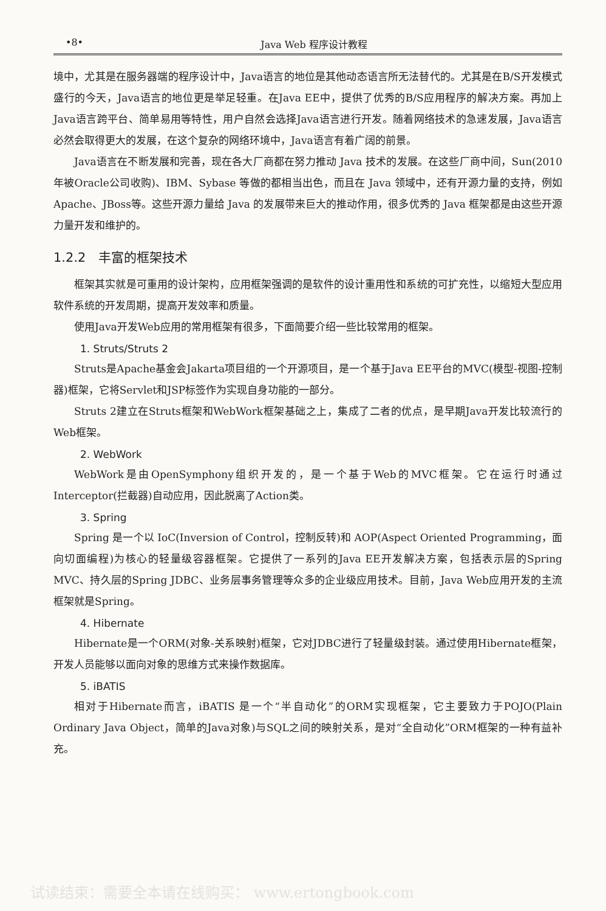•8• Java Web 程序设计教程
境中，尤其是在服务器端的程序设计中，Java语言的地位是其他动态语言所无法替代的。尤其是在B/S开发模式盛行的今天，Java语言的地位更是举足轻重。在Java EE中，提供了优秀的B/S应用程序的解决方案。再加上Java语言跨平台、简单易用等特性，用户自然会选择Java语言进行开发。随着网络技术的急速发展，Java语言必然会取得更大的发展，在这个复杂的网络环境中，Java语言有着广阔的前景。
Java语言在不断发展和完善，现在各大厂商都在努力推动 Java 技术的发展。在这些厂商中间，Sun(2010年被Oracle公司收购)、IBM、Sybase 等做的都相当出色，而且在 Java 领域中，还有开源力量的支持，例如 Apache、JBoss等。这些开源力量给 Java 的发展带来巨大的推动作用，很多优秀的 Java 框架都是由这些开源力量开发和维护的。
1.2.2　丰富的框架技术
框架其实就是可重用的设计架构，应用框架强调的是软件的设计重用性和系统的可扩充性，以缩短大型应用软件系统的开发周期，提高开发效率和质量。
使用Java开发Web应用的常用框架有很多，下面简要介绍一些比较常用的框架。
1. Struts/Struts 2
Struts是Apache基金会Jakarta项目组的一个开源项目，是一个基于Java EE平台的MVC(模型-视图-控制器)框架，它将Servlet和JSP标签作为实现自身功能的一部分。
Struts 2建立在Struts框架和WebWork框架基础之上，集成了二者的优点，是早期Java开发比较流行的Web框架。
2. WebWork
WebWork是由OpenSymphony组织开发的，是一个基于Web的MVC框架。它在运行时通过Interceptor(拦截器)自动应用，因此脱离了Action类。
3. Spring
Spring 是一个以 IoC(Inversion of Control，控制反转)和 AOP(Aspect Oriented Programming，面向切面编程)为核心的轻量级容器框架。它提供了一系列的Java EE开发解决方案，包括表示层的Spring MVC、持久层的Spring JDBC、业务层事务管理等众多的企业级应用技术。目前，Java Web应用开发的主流框架就是Spring。
4. Hibernate
Hibernate是一个ORM(对象-关系映射)框架，它对JDBC进行了轻量级封装。通过使用Hibernate框架，开发人员能够以面向对象的思维方式来操作数据库。
5. iBATIS
相对于Hibernate而言，iBATIS 是一个“半自动化”的ORM实现框架，它主要致力于POJO(Plain Ordinary Java Object，简单的Java对象)与SQL之间的映射关系，是对“全自动化”ORM框架的一种有益补充。
试读结束：需要全本请在线购买： www.ertongbook.com